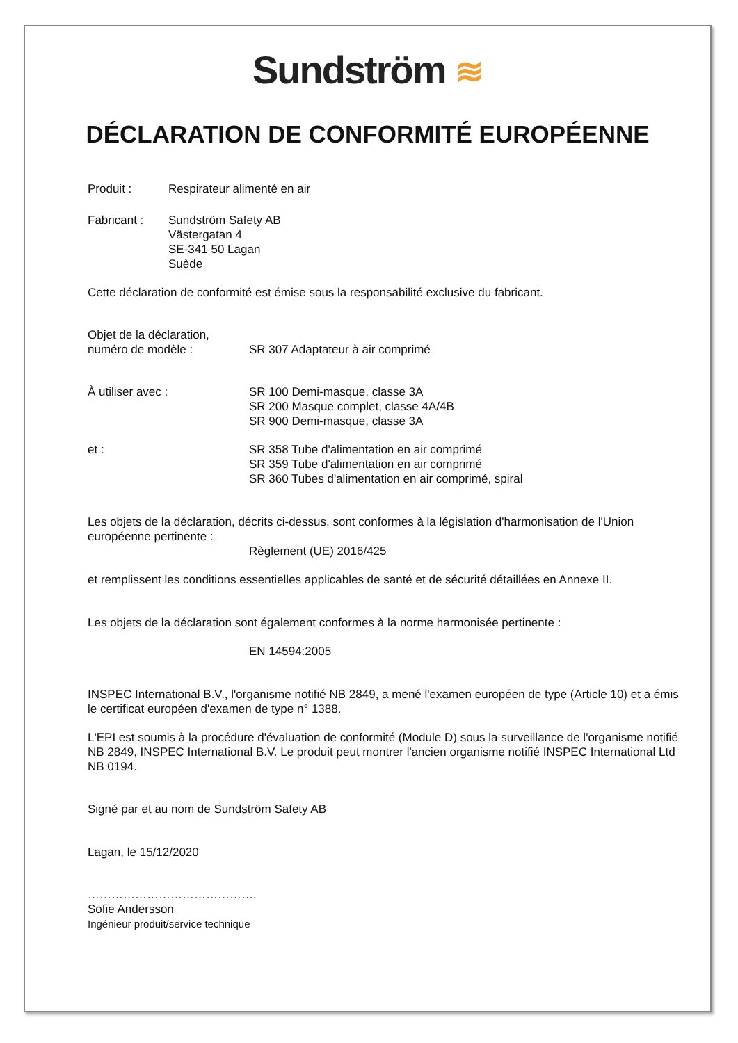Sundström ≋
DÉCLARATION DE CONFORMITÉ EUROPÉENNE
Produit : Respirateur alimenté en air
Fabricant : Sundström Safety AB
Västergatan 4
SE-341 50 Lagan
Suède
Cette déclaration de conformité est émise sous la responsabilité exclusive du fabricant.
Objet de la déclaration,
numéro de modèle :
SR 307 Adaptateur à air comprimé
À utiliser avec : SR 100 Demi-masque, classe 3A
SR 200 Masque complet, classe 4A/4B
SR 900 Demi-masque, classe 3A
et : SR 358 Tube d'alimentation en air comprimé
SR 359 Tube d'alimentation en air comprimé
SR 360 Tubes d'alimentation en air comprimé, spiral
Les objets de la déclaration, décrits ci-dessus, sont conformes à la législation d'harmonisation de l'Union européenne pertinente :
Règlement (UE) 2016/425
et remplissent les conditions essentielles applicables de santé et de sécurité détaillées en Annexe II.
Les objets de la déclaration sont également conformes à la norme harmonisée pertinente :
EN 14594:2005
INSPEC International B.V., l'organisme notifié NB 2849, a mené l'examen européen de type (Article 10) et a émis le certificat européen d'examen de type n° 1388.
L'EPI est soumis à la procédure d'évaluation de conformité (Module D) sous la surveillance de l'organisme notifié NB 2849, INSPEC International B.V. Le produit peut montrer l'ancien organisme notifié INSPEC International Ltd NB 0194.
Signé par et au nom de Sundström Safety AB
Lagan, le 15/12/2020
…………………………………….
Sofie Andersson
Ingénieur produit/service technique